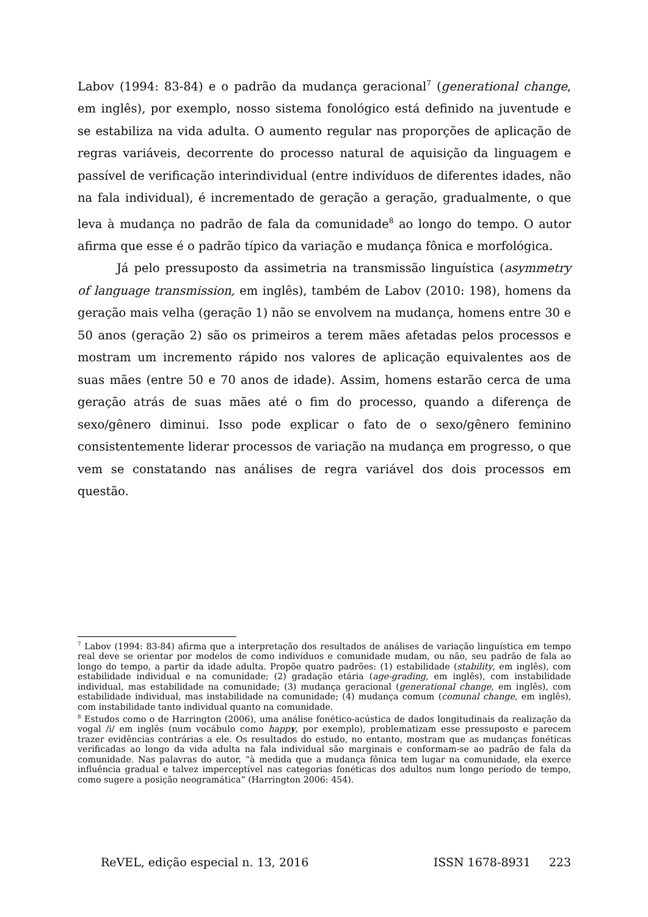Labov (1994: 83-84) e o padrão da mudança geracional<sup>7</sup> (generational change, em inglês), por exemplo, nosso sistema fonológico está definido na juventude e se estabiliza na vida adulta. O aumento regular nas proporções de aplicação de regras variáveis, decorrente do processo natural de aquisição da linguagem e passível de verificação interindividual (entre indivíduos de diferentes idades, não na fala individual), é incrementado de geração a geração, gradualmente, o que leva à mudança no padrão de fala da comunidade<sup>8</sup> ao longo do tempo. O autor afirma que esse é o padrão típico da variação e mudança fônica e morfológica.
Já pelo pressuposto da assimetria na transmissão linguística (asymmetry of language transmission, em inglês), também de Labov (2010: 198), homens da geração mais velha (geração 1) não se envolvem na mudança, homens entre 30 e 50 anos (geração 2) são os primeiros a terem mães afetadas pelos processos e mostram um incremento rápido nos valores de aplicação equivalentes aos de suas mães (entre 50 e 70 anos de idade). Assim, homens estarão cerca de uma geração atrás de suas mães até o fim do processo, quando a diferença de sexo/gênero diminui. Isso pode explicar o fato de o sexo/gênero feminino consistentemente liderar processos de variação na mudança em progresso, o que vem se constatando nas análises de regra variável dos dois processos em questão.
<sup>7</sup> Labov (1994: 83-84) afirma que a interpretação dos resultados de análises de variação linguística em tempo real deve se orientar por modelos de como indivíduos e comunidade mudam, ou não, seu padrão de fala ao longo do tempo, a partir da idade adulta. Propõe quatro padrões: (1) estabilidade (stability, em inglês), com estabilidade individual e na comunidade; (2) gradação etária (age-grading, em inglês), com instabilidade individual, mas estabilidade na comunidade; (3) mudança geracional (generational change, em inglês), com estabilidade individual, mas instabilidade na comunidade; (4) mudança comum (comunal change, em inglês), com instabilidade tanto individual quanto na comunidade.
<sup>8</sup> Estudos como o de Harrington (2006), uma análise fonético-acústica de dados longitudinais da realização da vogal /i/ em inglês (num vocábulo como happy, por exemplo), problematizam esse pressuposto e parecem trazer evidências contrárias a ele. Os resultados do estudo, no entanto, mostram que as mudanças fonéticas verificadas ao longo da vida adulta na fala individual são marginais e conformam-se ao padrão de fala da comunidade. Nas palavras do autor, “à medida que a mudança fônica tem lugar na comunidade, ela exerce influência gradual e talvez imperceptível nas categorias fonéticas dos adultos num longo período de tempo, como sugere a posição neogramática” (Harrington 2006: 454).
ReVEL, edição especial n. 13, 2016 ISSN 1678-8931 223